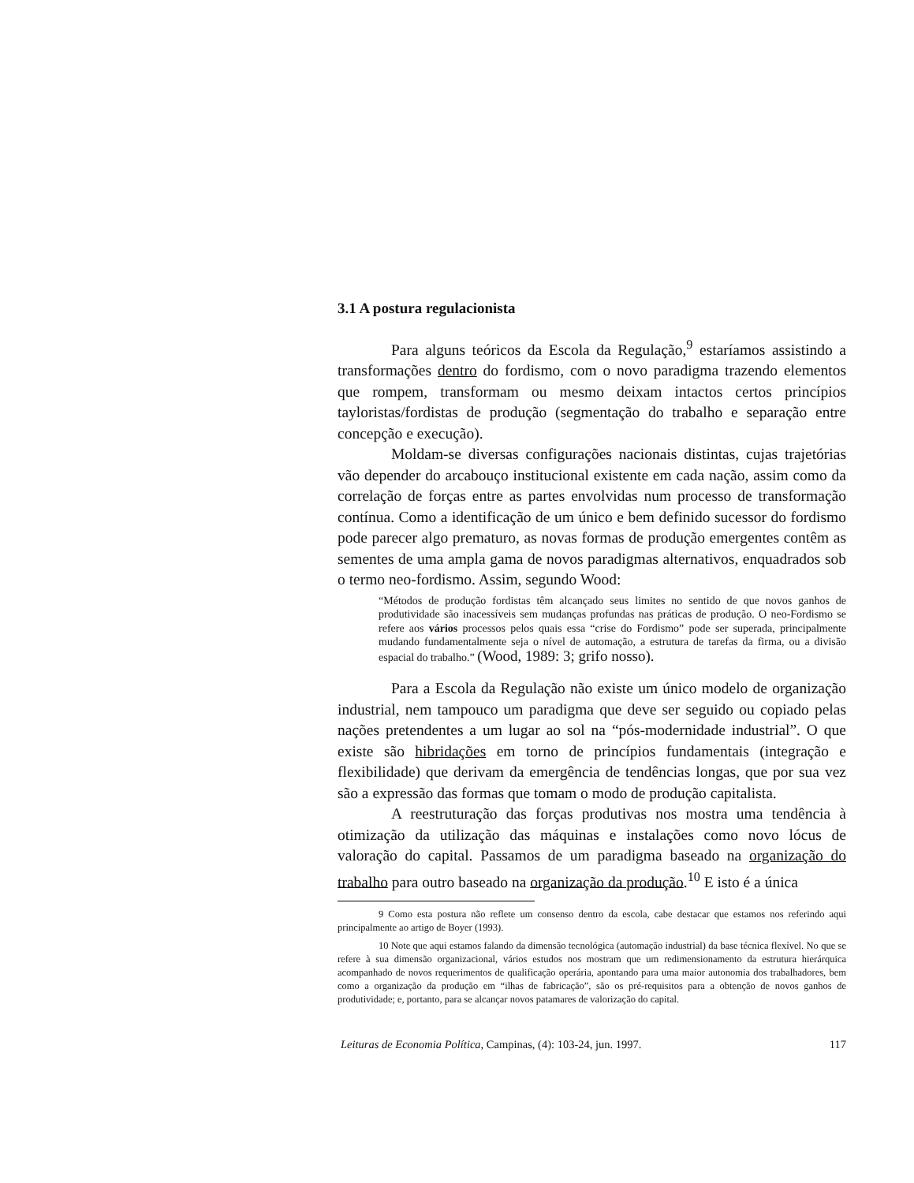3.1 A postura regulacionista
Para alguns teóricos da Escola da Regulação,<sup>9</sup> estaríamos assistindo a transformações dentro do fordismo, com o novo paradigma trazendo elementos que rompem, transformam ou mesmo deixam intactos certos princípios tayloristas/fordistas de produção (segmentação do trabalho e separação entre concepção e execução).
Moldam-se diversas configurações nacionais distintas, cujas trajetórias vão depender do arcabouço institucional existente em cada nação, assim como da correlação de forças entre as partes envolvidas num processo de transformação contínua. Como a identificação de um único e bem definido sucessor do fordismo pode parecer algo prematuro, as novas formas de produção emergentes contêm as sementes de uma ampla gama de novos paradigmas alternativos, enquadrados sob o termo neo-fordismo. Assim, segundo Wood:
“Métodos de produção fordistas têm alcançado seus limites no sentido de que novos ganhos de produtividade são inacessíveis sem mudanças profundas nas práticas de produção. O neo-Fordismo se refere aos vários processos pelos quais essa “crise do Fordismo” pode ser superada, principalmente mudando fundamentalmente seja o nível de automação, a estrutura de tarefas da firma, ou a divisão espacial do trabalho.” (Wood, 1989: 3; grifo nosso).
Para a Escola da Regulação não existe um único modelo de organização industrial, nem tampouco um paradigma que deve ser seguido ou copiado pelas nações pretendentes a um lugar ao sol na “pós-modernidade industrial”. O que existe são hibridações em torno de princípios fundamentais (integração e flexibilidade) que derivam da emergência de tendências longas, que por sua vez são a expressão das formas que tomam o modo de produção capitalista.
A reestruturação das forças produtivas nos mostra uma tendência à otimização da utilização das máquinas e instalações como novo lócus de valoração do capital. Passamos de um paradigma baseado na organização do trabalho para outro baseado na organização da produção.<sup>10</sup> E isto é a única
9 Como esta postura não reflete um consenso dentro da escola, cabe destacar que estamos nos referindo aqui principalmente ao artigo de Boyer (1993).
10 Note que aqui estamos falando da dimensão tecnológica (automação industrial) da base técnica flexível. No que se refere à sua dimensão organizacional, vários estudos nos mostram que um redimensionamento da estrutura hierárquica acompanhado de novos requerimentos de qualificação operária, apontando para uma maior autonomia dos trabalhadores, bem como a organização da produção em “ilhas de fabricação”, são os pré-requisitos para a obtenção de novos ganhos de produtividade; e, portanto, para se alcançar novos patamares de valorização do capital.
Leituras de Economia Política, Campinas, (4): 103-24, jun. 1997. 117